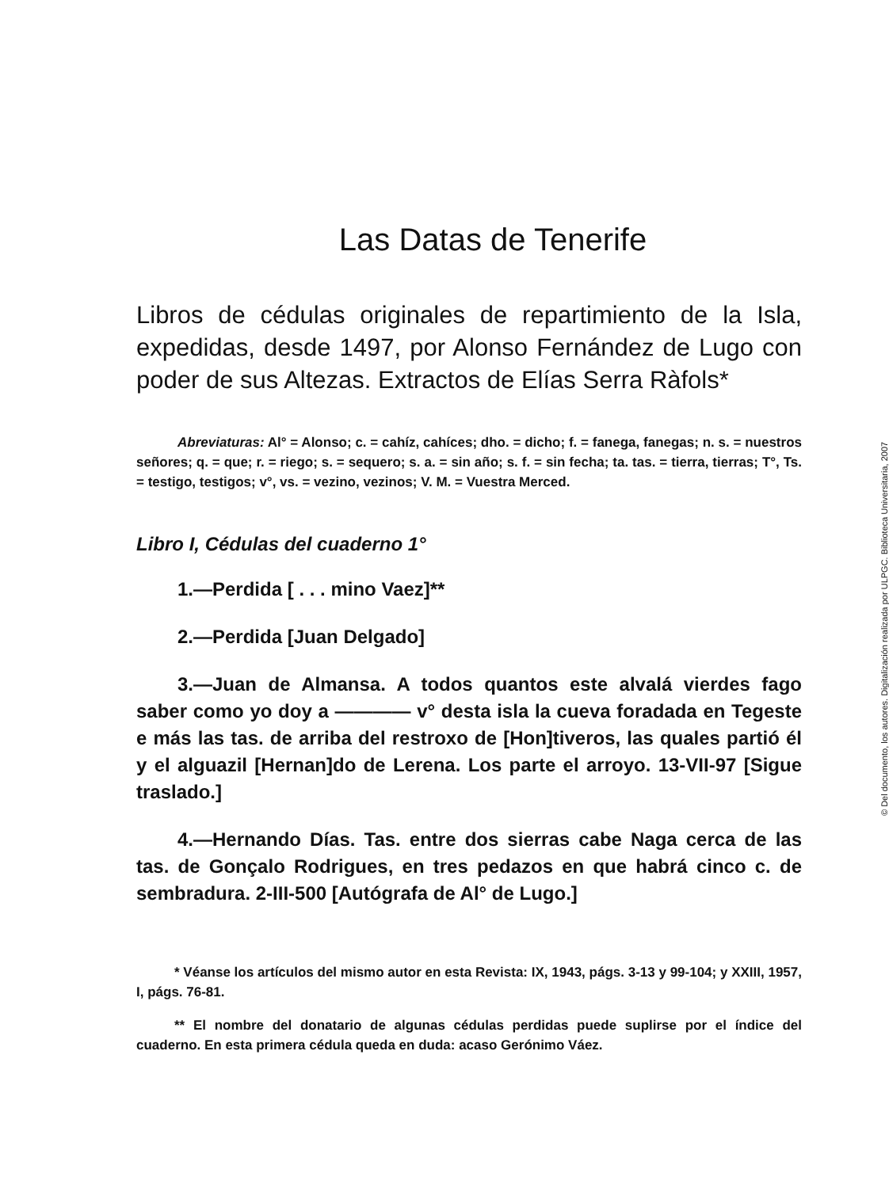Las Datas de Tenerife
Libros de cédulas originales de repartimiento de la Isla, expedidas, desde 1497, por Alonso Fernández de Lugo con poder de sus Altezas. Extractos de Elías Serra Ràfols*
Abreviaturas: Al° = Alonso; c. = cahíz, cahíces; dho. = dicho; f. = fanega, fanegas; n. s. = nuestros señores; q. = que; r. = riego; s. = sequero; s. a. = sin año; s. f. = sin fecha; ta. tas. = tierra, tierras; T°, Ts. = testigo, testigos; v°, vs. = vezino, vezinos; V. M. = Vuestra Merced.
Libro I, Cédulas del cuaderno 1°
1.—Perdida [ . . . mino Vaez]**
2.—Perdida [Juan Delgado]
3.—Juan de Almansa. A todos quantos este alvalá vierdes fago saber como yo doy a ———— v° desta isla la cueva foradada en Tegeste e más las tas. de arriba del restroxo de [Hon]tiveros, las quales partió él y el alguazil [Hernan]do de Lerena. Los parte el arroyo. 13-VII-97 [Sigue traslado.]
4.—Hernando Días. Tas. entre dos sierras cabe Naga cerca de las tas. de Gonçalo Rodrigues, en tres pedazos en que habrá cinco c. de sembradura. 2-III-500 [Autógrafa de Al° de Lugo.]
* Véanse los artículos del mismo autor en esta Revista: IX, 1943, págs. 3-13 y 99-104; y XXIII, 1957, I, págs. 76-81.
** El nombre del donatario de algunas cédulas perdidas puede suplirse por el índice del cuaderno. En esta primera cédula queda en duda: acaso Gerónimo Váez.
© Del documento, los autores. Digitalización realizada por ULPGC. Biblioteca Universitaria, 2007